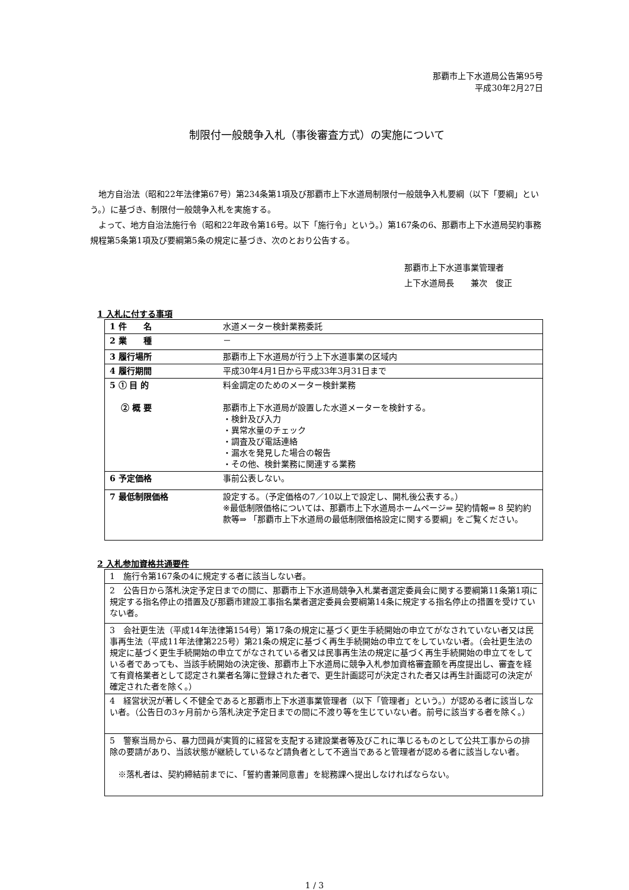那覇市上下水道局公告第95号
平成30年2月27日
制限付一般競争入札（事後審査方式）の実施について
　地方自治法（昭和22年法律第67号）第234条第1項及び那覇市上下水道局制限付一般競争入札要綱（以下「要綱」という。）に基づき、制限付一般競争入札を実施する。
　よって、地方自治法施行令（昭和22年政令第16号。以下「施行令」という。）第167条の6、那覇市上下水道局契約事務規程第5条第1項及び要綱第5条の規定に基づき、次のとおり公告する。
那覇市上下水道事業管理者
上下水道局長　　兼次　俊正
1 入札に付する事項
| 1 件 名 | 水道メーター検針業務委託 |
| 2 業 種 | － |
| 3 履行場所 | 那覇市上下水道局が行う上下水道事業の区域内 |
| 4 履行期間 | 平成30年4月1日から平成33年3月31日まで |
| 5 ① 目 的 ② 概 要 | 料金調定のためのメーター検針業務 那覇市上下水道局が設置した水道メーターを検針する。 ・検針及び入力 ・異常水量のチェック ・調査及び電話連絡 ・漏水を発見した場合の報告 ・その他、検針業務に関連する業務 |
| 6 予定価格 | 事前公表しない。 |
| 7 最低制限価格 | 設定する。（予定価格の7／10以上で設定し、開札後公表する。） ※最低制限価格については、那覇市上下水道局ホームページ⇒ 契約情報⇒ 8 契約約款等⇒ 「那覇市上下水道局の最低制限価格設定に関する要綱」をご覧ください。 |
2 入札参加資格共通要件
| 1 施行令第167条の4に規定する者に該当しない者。 |
| 2 公告日から落札決定予定日までの間に、那覇市上下水道局競争入札業者選定委員会に関する要綱第11条第1項に規定する指名停止の措置及び那覇市建設工事指名業者選定委員会要綱第14条に規定する指名停止の措置を受けていない者。 |
| 3 会社更生法（平成14年法律第154号）第17条の規定に基づく更生手続開始の申立てがなされていない者又は民事再生法（平成11年法律第225号）第21条の規定に基づく再生手続開始の申立てをしていない者。（会社更生法の規定に基づく更生手続開始の申立てがなされている者又は民事再生法の規定に基づく再生手続開始の申立てをしている者であっても、当該手続開始の決定後、那覇市上下水道局に競争入札参加資格審査願を再度提出し、審査を経て有資格業者として認定され業者名簿に登録された者で、更生計画認可が決定された者又は再生計画認可の決定が確定された者を除く。） |
| 4 経営状況が著しく不健全であると那覇市上下水道事業管理者（以下「管理者」という。）が認める者に該当しない者。（公告日の3ヶ月前から落札決定予定日までの間に不渡り等を生じていない者。前号に該当する者を除く。） |
| 5 警察当局から、暴力団員が実質的に経営を支配する建設業者等及びこれに準じるものとして公共工事からの排除の要請があり、当該状態が継続しているなど請負者として不適当であると管理者が認める者に該当しない者。 ※落札者は、契約締結前までに、「誓約書兼同意書」を総務課へ提出しなければならない。 |
1 / 3